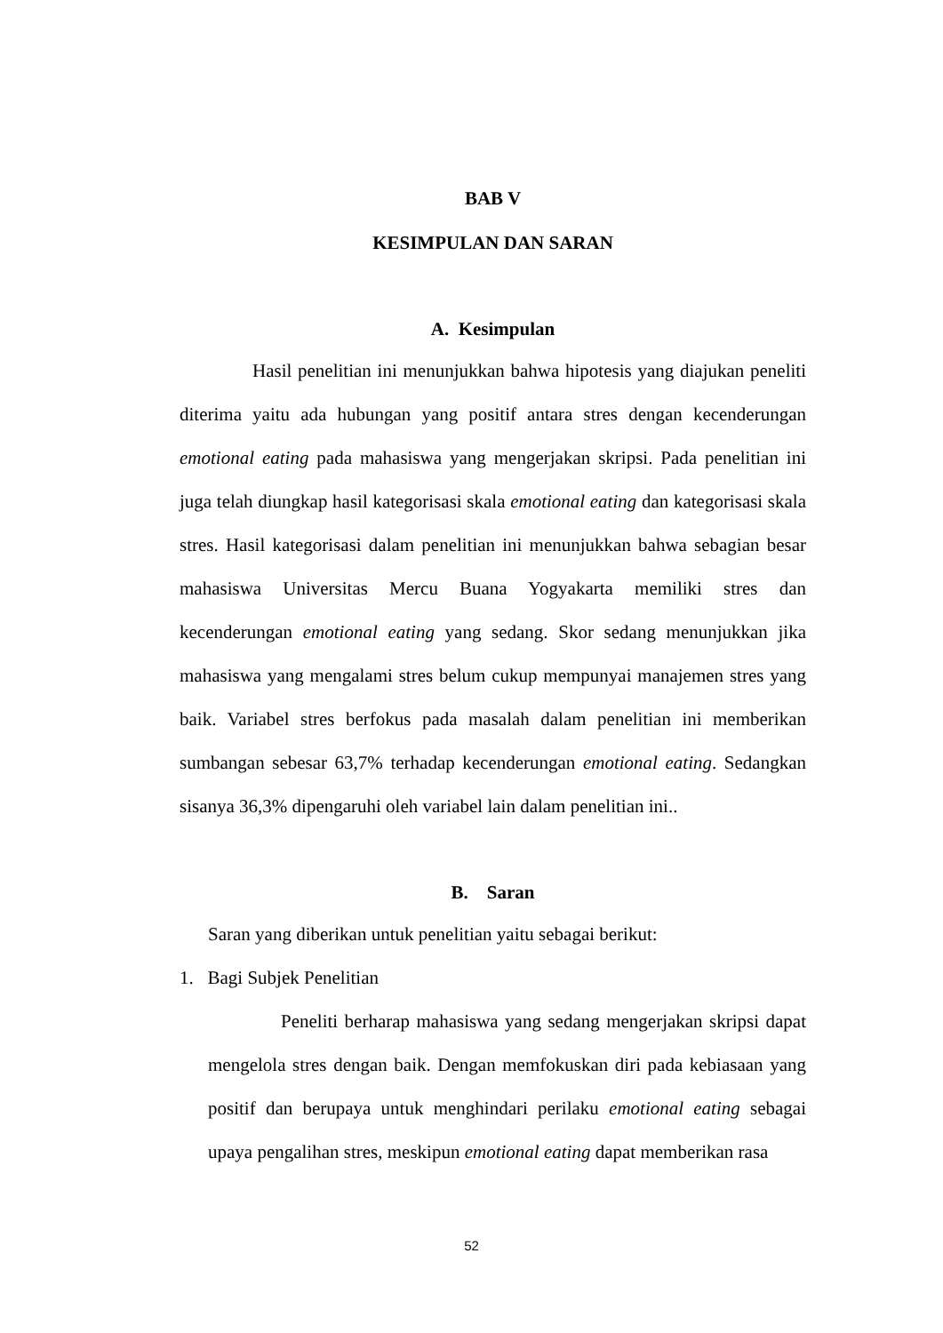BAB V
KESIMPULAN DAN SARAN
A. Kesimpulan
Hasil penelitian ini menunjukkan bahwa hipotesis yang diajukan peneliti diterima yaitu ada hubungan yang positif antara stres dengan kecenderungan emotional eating pada mahasiswa yang mengerjakan skripsi. Pada penelitian ini juga telah diungkap hasil kategorisasi skala emotional eating dan kategorisasi skala stres. Hasil kategorisasi dalam penelitian ini menunjukkan bahwa sebagian besar mahasiswa Universitas Mercu Buana Yogyakarta memiliki stres dan kecenderungan emotional eating yang sedang. Skor sedang menunjukkan jika mahasiswa yang mengalami stres belum cukup mempunyai manajemen stres yang baik. Variabel stres berfokus pada masalah dalam penelitian ini memberikan sumbangan sebesar 63,7% terhadap kecenderungan emotional eating. Sedangkan sisanya 36,3% dipengaruhi oleh variabel lain dalam penelitian ini..
B. Saran
Saran yang diberikan untuk penelitian yaitu sebagai berikut:
1. Bagi Subjek Penelitian
Peneliti berharap mahasiswa yang sedang mengerjakan skripsi dapat mengelola stres dengan baik. Dengan memfokuskan diri pada kebiasaan yang positif dan berupaya untuk menghindari perilaku emotional eating sebagai upaya pengalihan stres, meskipun emotional eating dapat memberikan rasa
52